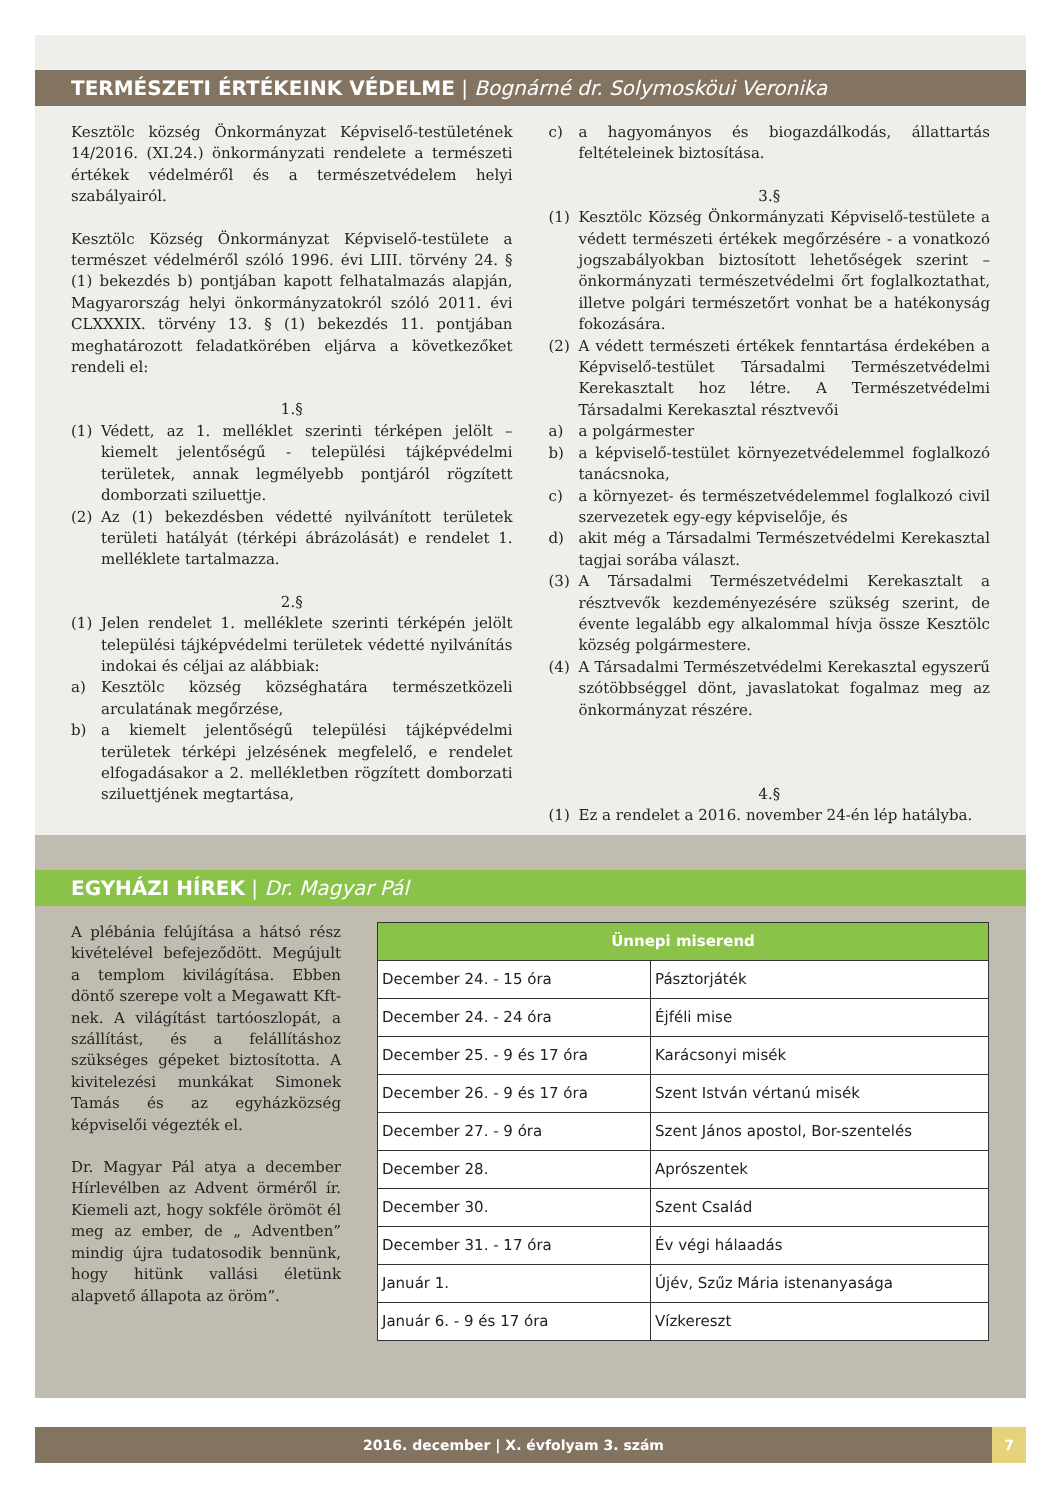TERMÉSZETI ÉRTÉKEINK VÉDELME | Bognárné dr. Solymosköui Veronika
Kesztölc község Önkormányzat Képviselő-testületének 14/2016. (XI.24.) önkormányzati rendelete a természeti értékek védelméről és a természetvédelem helyi szabályairól.
Kesztölc Község Önkormányzat Képviselő-testülete a természet védelméről szóló 1996. évi LIII. törvény 24. § (1) bekezdés b) pontjában kapott felhatalmazás alapján, Magyarország helyi önkormányzatokról szóló 2011. évi CLXXXIX. törvény 13. § (1) bekezdés 11. pontjában meghatározott feladatkörében eljárva a következőket rendeli el:
1.§
(1) Védett, az 1. melléklet szerinti térképen jelölt – kiemelt jelentőségű - települési tájképvédelmi területek, annak legmélyebb pontjáról rögzített domborzati sziluettje.
(2) Az (1) bekezdésben védetté nyilvánított területek területi hatályát (térképi ábrázolását) e rendelet 1. melléklete tartalmazza.
2.§
(1) Jelen rendelet 1. melléklete szerinti térképén jelölt települési tájképvédelmi területek védetté nyilvánítás indokai és céljai az alábbiak:
a) Kesztölc község községhatára természetközeli arculatának megőrzése,
b) a kiemelt jelentőségű települési tájképvédelmi területek térképi jelzésének megfelelő, e rendelet elfogadásakor a 2. mellékletben rögzített domborzati sziluettjének megtartása,
c) a hagyományos és biogazdálkodás, állattartás feltételeinek biztosítása.
3.§
(1) Kesztölc Község Önkormányzati Képviselő-testülete a védett természeti értékek megőrzésére - a vonatkozó jogszabályokban biztosított lehetőségek szerint – önkormányzati természetvédelmi őrt foglalkoztathat, illetve polgári természetőrt vonhat be a hatékonyság fokozására.
(2) A védett természeti értékek fenntartása érdekében a Képviselő-testület Társadalmi Természetvédelmi Kerekasztalt hoz létre. A Természetvédelmi Társadalmi Kerekasztal résztvevői
a) a polgármester
b) a képviselő-testület környezetvédelemmel foglalkozó tanácsnoka,
c) a környezet- és természetvédelemmel foglalkozó civil szervezetek egy-egy képviselője, és
d) akit még a Társadalmi Természetvédelmi Kerekasztal tagjai sorába választ.
(3) A Társadalmi Természetvédelmi Kerekasztalt a résztvevők kezdeményezésére szükség szerint, de évente legalább egy alkalommal hívja össze Kesztölc község polgármestere.
(4) A Társadalmi Természetvédelmi Kerekasztal egyszerű szótöbbséggel dönt, javaslatokat fogalmaz meg az önkormányzat részére.
4.§
(1) Ez a rendelet a 2016. november 24-én lép hatályba.
EGYHÁZI HÍREK | Dr. Magyar Pál
A plébánia felújítása a hátsó rész kivételével befejeződött. Megújult a templom kivilágítása. Ebben döntő szerepe volt a Megawatt Kft-nek. A világítást tartóoszlopát, a szállítást, és a felállításhoz szükséges gépeket biztosította. A kivitelezési munkákat Simonek Tamás és az egyházközség képviselői végezték el.
Dr. Magyar Pál atya a december Hírlevélben az Advent örméről ír. Kiemeli azt, hogy sokféle örömöt él meg az ember, de „ Adventben” mindig újra tudatosodik bennünk, hogy hitünk vallási életünk alapvető állapota az öröm”.
| Ünnepi miserend | |
| --- | --- |
| December 24. - 15 óra | Pásztorjáték |
| December 24. - 24 óra | Éjféli mise |
| December 25. - 9 és 17 óra | Karácsonyi misék |
| December 26. - 9 és 17 óra | Szent István vértanú misék |
| December 27. - 9 óra | Szent János apostol, Bor-szentelés |
| December 28. | Aprószentek |
| December 30. | Szent Család |
| December 31. - 17 óra | Év végi hálaadás |
| Január 1. | Újév, Szűz Mária istenanyasága |
| Január 6. - 9 és 17 óra | Vízkereszt |
2016. december | X. évfolyam 3. szám 7